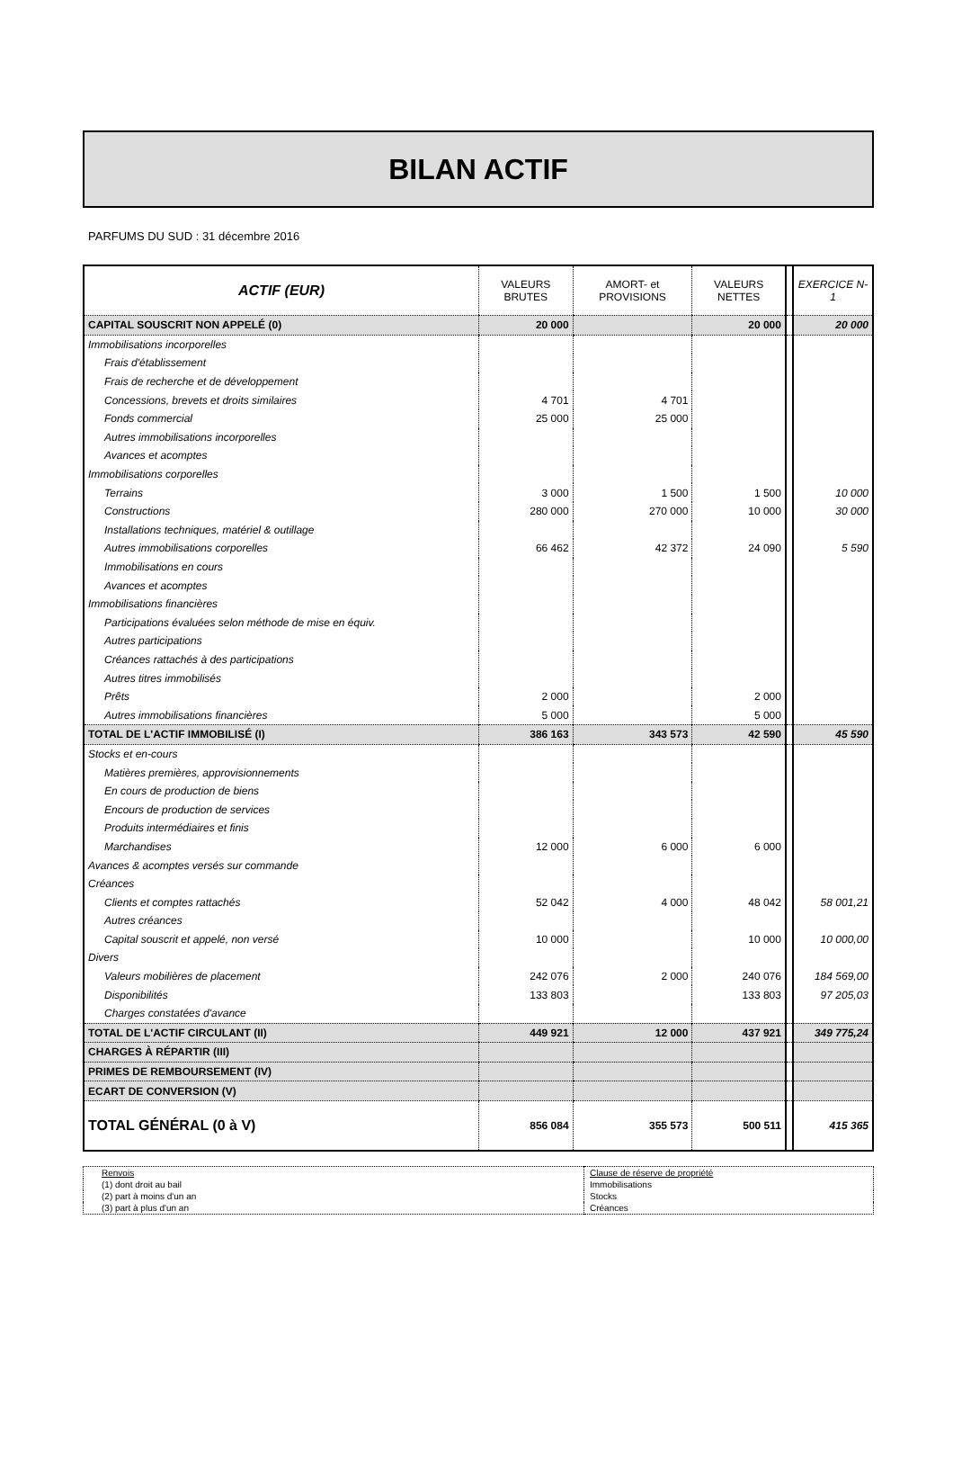BILAN ACTIF
PARFUMS DU SUD : 31 décembre 2016
| ACTIF (EUR) | VALEURS BRUTES | AMORT- et PROVISIONS | VALEURS NETTES | | EXERCICE N-1 |
| --- | --- | --- | --- | --- | --- |
| CAPITAL SOUSCRIT NON APPELÉ (0) | 20 000 | | 20 000 | | 20 000 |
| Immobilisations incorporelles | | | | | |
| Frais d'établissement | | | | | |
| Frais de recherche et de développement | | | | | |
| Concessions, brevets et droits similaires | 4 701 | 4 701 | | | |
| Fonds commercial | 25 000 | 25 000 | | | |
| Autres immobilisations incorporelles | | | | | |
| Avances et acomptes | | | | | |
| Immobilisations corporelles | | | | | |
| Terrains | 3 000 | 1 500 | 1 500 | | 10 000 |
| Constructions | 280 000 | 270 000 | 10 000 | | 30 000 |
| Installations techniques, matériel & outillage | | | | | |
| Autres immobilisations corporelles | 66 462 | 42 372 | 24 090 | | 5 590 |
| Immobilisations en cours | | | | | |
| Avances et acomptes | | | | | |
| Immobilisations financières | | | | | |
| Participations évaluées selon méthode de mise en équiv. | | | | | |
| Autres participations | | | | | |
| Créances rattachés à des participations | | | | | |
| Autres titres immobilisés | | | | | |
| Prêts | 2 000 | | 2 000 | | |
| Autres immobilisations financières | 5 000 | | 5 000 | | |
| TOTAL DE L'ACTIF IMMOBILISÉ (I) | 386 163 | 343 573 | 42 590 | | 45 590 |
| Stocks et en-cours | | | | | |
| Matières premières, approvisionnements | | | | | |
| En cours de production de biens | | | | | |
| Encours de production de services | | | | | |
| Produits intermédiaires et finis | | | | | |
| Marchandises | 12 000 | 6 000 | 6 000 | | |
| Avances & acomptes versés sur commande | | | | | |
| Créances | | | | | |
| Clients et comptes rattachés | 52 042 | 4 000 | 48 042 | | 58 001,21 |
| Autres créances | | | | | |
| Capital souscrit et appelé, non versé | 10 000 | | 10 000 | | 10 000,00 |
| Divers | | | | | |
| Valeurs mobilières de placement | 242 076 | 2 000 | 240 076 | | 184 569,00 |
| Disponibilités | 133 803 | | 133 803 | | 97 205,03 |
| Charges constatées d'avance | | | | | |
| TOTAL DE L'ACTIF CIRCULANT (II) | 449 921 | 12 000 | 437 921 | | 349 775,24 |
| CHARGES À RÉPARTIR (III) | | | | | |
| PRIMES DE REMBOURSEMENT (IV) | | | | | |
| ECART DE CONVERSION (V) | | | | | |
| TOTAL GÉNÉRAL (0 à V) | 856 084 | 355 573 | 500 511 | | 415 365 |
| Renvois | Clause de réserve de propriété |
| (1) dont droit au bail | Immobilisations |
| (2) part à moins d'un an | Stocks |
| (3) part à plus d'un an | Créances |